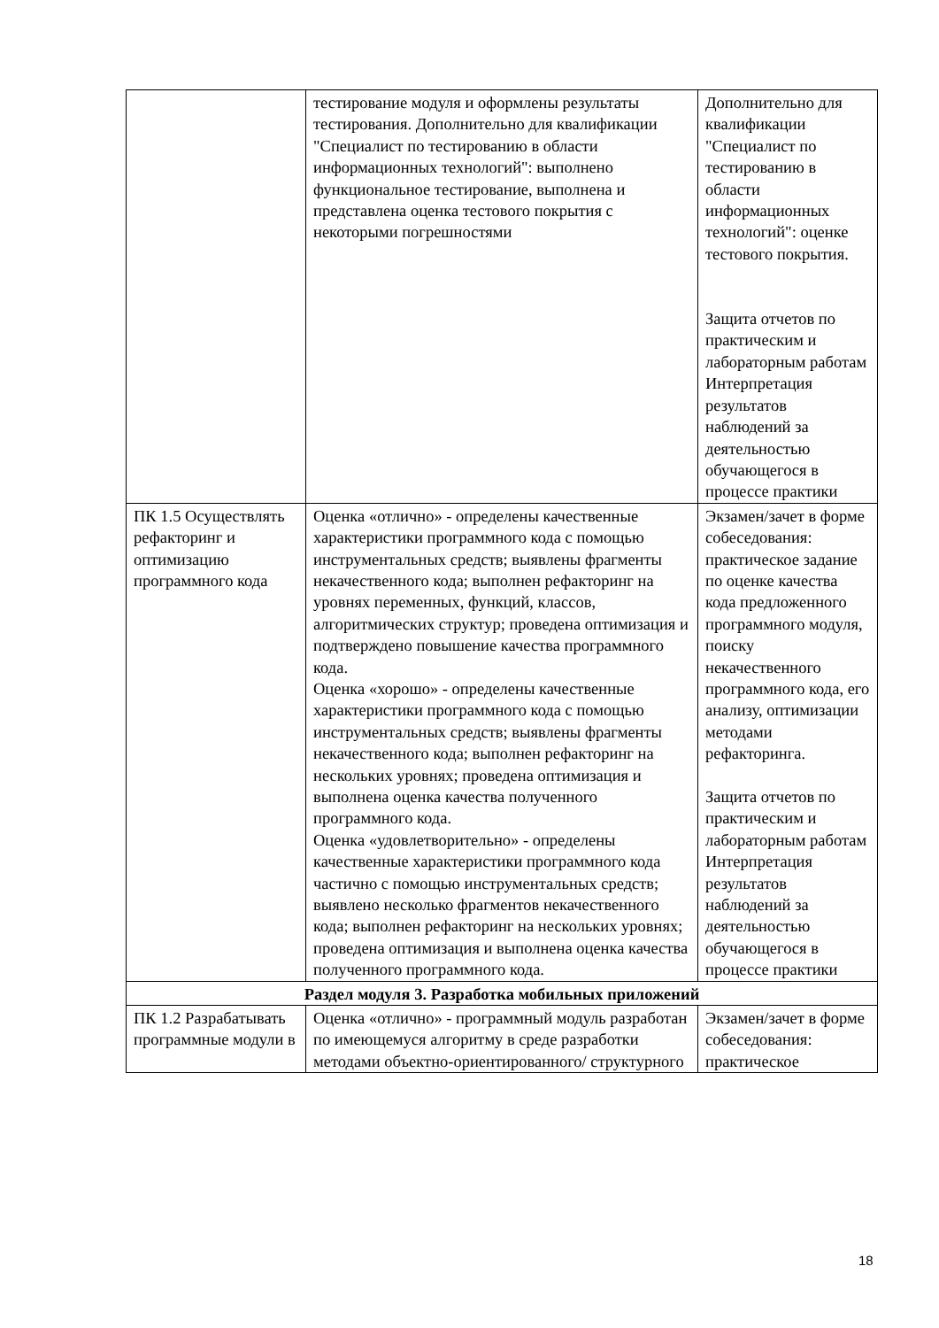| | тестирование модуля и оформлены результаты тестирования. Дополнительно для квалификации "Специалист по тестированию в области информационных технологий": выполнено функциональное тестирование, выполнена и представлена оценка тестового покрытия с некоторыми погрешностями | Дополнительно для квалификации "Специалист по тестированию в области информационных технологий": оценке тестового покрытия. Защита отчетов по практическим и лабораторным работам Интерпретация результатов наблюдений за деятельностью обучающегося в процессе практики |
| ПК 1.5 Осуществлять рефакторинг и оптимизацию программного кода | Оценка «отлично» - определены качественные характеристики программного кода с помощью инструментальных средств; выявлены фрагменты некачественного кода; выполнен рефакторинг на уровнях переменных, функций, классов, алгоритмических структур; проведена оптимизация и подтверждено повышение качества программного кода. Оценка «хорошо» - определены качественные характеристики программного кода с помощью инструментальных средств; выявлены фрагменты некачественного кода; выполнен рефакторинг на нескольких уровнях; проведена оптимизация и выполнена оценка качества полученного программного кода. Оценка «удовлетворительно» - определены качественные характеристики программного кода частично с помощью инструментальных средств; выявлено несколько фрагментов некачественного кода; выполнен рефакторинг на нескольких уровнях; проведена оптимизация и выполнена оценка качества полученного программного кода. | Экзамен/зачет в форме собеседования: практическое задание по оценке качества кода предложенного программного модуля, поиску некачественного программного кода, его анализу, оптимизации методами рефакторинга. Защита отчетов по практическим и лабораторным работам Интерпретация результатов наблюдений за деятельностью обучающегося в процессе практики |
| Раздел модуля 3. Разработка мобильных приложений | | |
| ПК 1.2 Разрабатывать программные модули в | Оценка «отлично» - программный модуль разработан по имеющемуся алгоритму в среде разработки методами объектно-ориентированного/ структурного | Экзамен/зачет в форме собеседования: практическое |
18